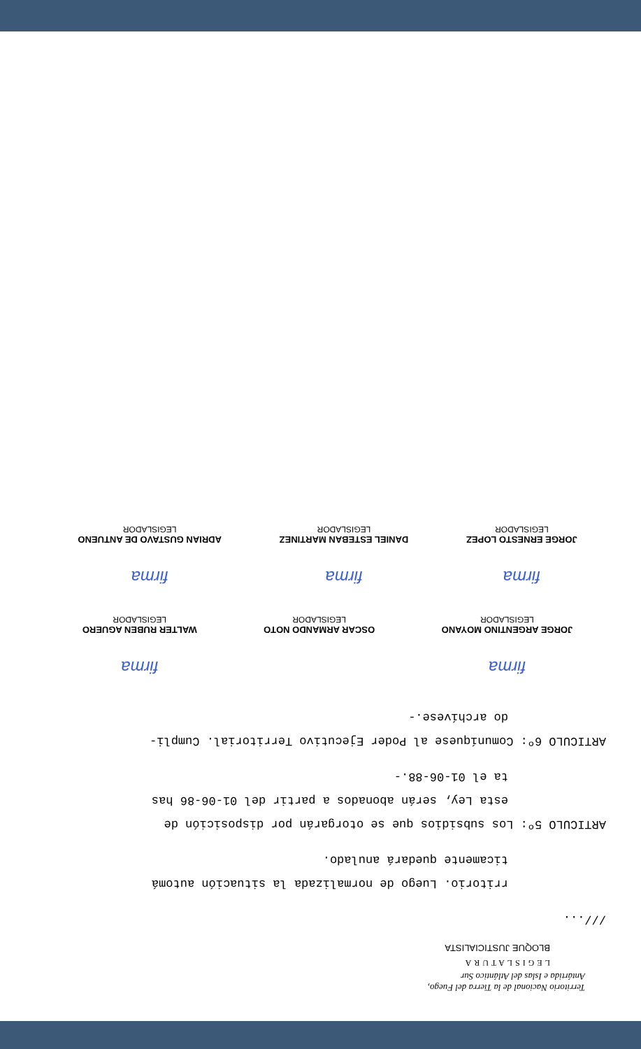Territorio Nacional de la Tierra del Fuego,
Antártida e Islas del Atlántico Sur
LEGISLATURA
BLOQUE JUSTICIALISTA
///...
rritorio. Luego de normalizada la situación automá
ticamente quedará anulado.
ARTICULO 5º: Los subsidios que se otorgarán por disposición de
esta Ley, serán abonados a partir del 01-06-86 has
ta el 01-06-88.-
ARTICULO 6º: Comuníquese al Poder Ejecutivo Territorial. Cumpli-
do archívese.-
firma
JORGE ARGENTINO MOYANO
LEGISLADOR
OSCAR ARMANDO NOTO
LEGISLADOR
firma
WALTER RUBEN AGUERO
LEGISLADOR
firma
JORGE ERNESTO LOPEZ
LEGISLADOR
firma
DANIEL ESTEBAN MARTINEZ
LEGISLADOR
firma
ADRIAN GUSTAVO DE ANTUENO
LEGISLADOR